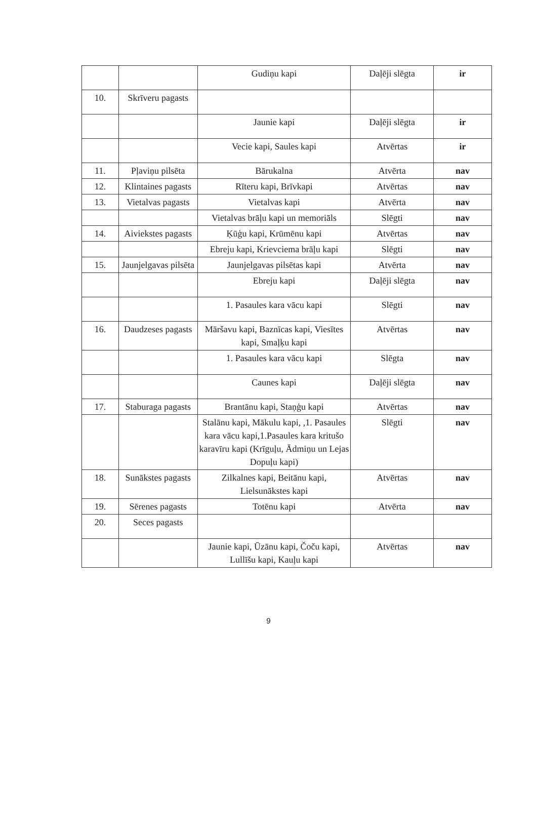| | | Gudiņu kapi | Daļēji slēgta | ir |
| 10. | Skrīveru pagasts | | | |
| | | Jaunie kapi | Daļēji slēgta | ir |
| | | Vecie kapi, Saules kapi | Atvērtas | ir |
| 11. | Pļaviņu pilsēta | Bārukalna | Atvērta | nav |
| 12. | Klintaines pagasts | Rīteru kapi, Brīvkapi | Atvērtas | nav |
| 13. | Vietalvas pagasts | Vietalvas kapi | Atvērta | nav |
| | | Vietalvas brāļu kapi un memoriāls | Slēgti | nav |
| 14. | Aiviekstes pagasts | Ķūģu kapi, Krūmēnu kapi | Atvērtas | nav |
| | | Ebreju kapi, Krievciema brāļu kapi | Slēgti | nav |
| 15. | Jaunjelgavas pilsēta | Jaunjelgavas pilsētas kapi | Atvērta | nav |
| | | Ebreju kapi | Daļēji slēgta | nav |
| | | 1. Pasaules kara vācu kapi | Slēgti | nav |
| 16. | Daudzeses pagasts | Māršavu kapi, Baznīcas kapi, Viesītes kapi, Smaļķu kapi | Atvērtas | nav |
| | | 1. Pasaules kara vācu kapi | Slēgta | nav |
| | | Caunes kapi | Daļēji slēgta | nav |
| 17. | Staburaga pagasts | Brantānu kapi, Staņģu kapi | Atvērtas | nav |
| | | Stalānu kapi, Mākulu kapi, ,1. Pasaules kara vācu kapi,1.Pasaules kara kritušo karavīru kapi (Krīguļu, Ādmiņu un Lejas Dopuļu kapi) | Slēgti | nav |
| 18. | Sunākstes pagasts | Zilkalnes kapi, Beitānu kapi, Lielsunākstes kapi | Atvērtas | nav |
| 19. | Sērenes pagasts | Totēnu kapi | Atvērta | nav |
| 20. | Seces pagasts | | | |
| | | Jaunie kapi, Ūzānu kapi, Čoču kapi, Lullīšu kapi, Kauļu kapi | Atvērtas | nav |
9